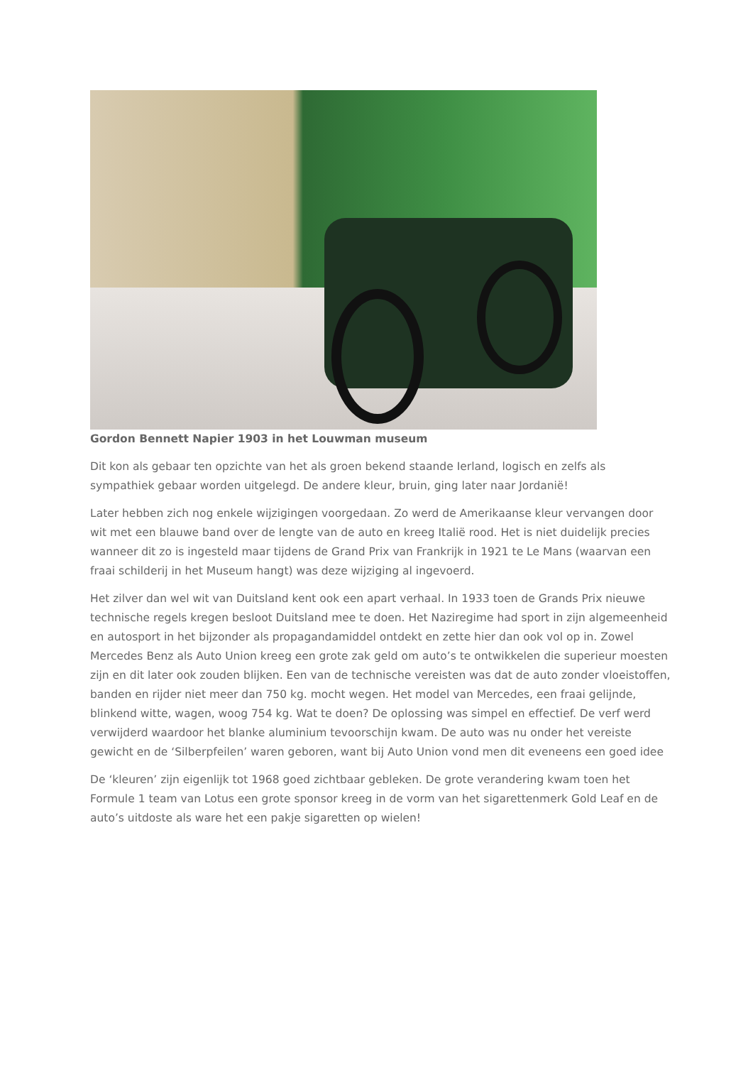Gordon Bennett Napier 1903 in het Louwman museum
Dit kon als gebaar ten opzichte van het als groen bekend staande Ierland, logisch en zelfs als sympathiek gebaar worden uitgelegd. De andere kleur, bruin, ging later naar Jordanië!
Later hebben zich nog enkele wijzigingen voorgedaan. Zo werd de Amerikaanse kleur vervangen door wit met een blauwe band over de lengte van de auto en kreeg Italië rood. Het is niet duidelijk precies wanneer dit zo is ingesteld maar tijdens de Grand Prix van Frankrijk in 1921 te Le Mans (waarvan een fraai schilderij in het Museum hangt) was deze wijziging al ingevoerd.
Het zilver dan wel wit van Duitsland kent ook een apart verhaal. In 1933 toen de Grands Prix nieuwe technische regels kregen besloot Duitsland mee te doen. Het Naziregime had sport in zijn algemeenheid en autosport in het bijzonder als propagandamiddel ontdekt en zette hier dan ook vol op in. Zowel Mercedes Benz als Auto Union kreeg een grote zak geld om auto’s te ontwikkelen die superieur moesten zijn en dit later ook zouden blijken. Een van de technische vereisten was dat de auto zonder vloeistoffen, banden en rijder niet meer dan 750 kg. mocht wegen. Het model van Mercedes, een fraai gelijnde, blinkend witte, wagen, woog 754 kg. Wat te doen? De oplossing was simpel en effectief. De verf werd verwijderd waardoor het blanke aluminium tevoorschijn kwam. De auto was nu onder het vereiste gewicht en de ‘Silberpfeilen’ waren geboren, want bij Auto Union vond men dit eveneens een goed idee
De ‘kleuren’ zijn eigenlijk tot 1968 goed zichtbaar gebleken. De grote verandering kwam toen het Formule 1 team van Lotus een grote sponsor kreeg in de vorm van het sigarettenmerk Gold Leaf en de auto’s uitdoste als ware het een pakje sigaretten op wielen!